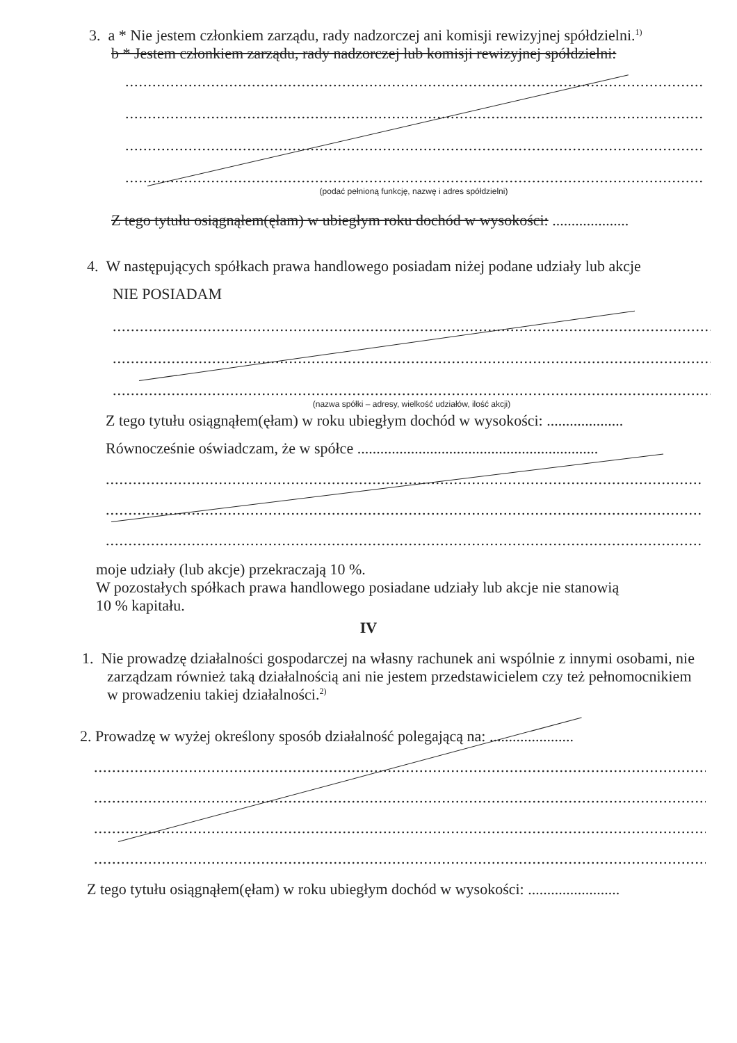3. a * Nie jestem członkiem zarządu, rady nadzorczej ani komisji rewizyjnej spółdzielni.<sup>1)</sup>
b * Jestem członkiem zarządu, rady nadzorczej lub komisji rewizyjnej spółdzielni:
.....................................................................................................................................................
.....................................................................................................................................................
.....................................................................................................................................................
.....................................................................................................................................................
(podać pełnioną funkcję, nazwę i adres spółdzielni)
Z tego tytułu osiągnąłem(ęłam) w ubiegłym roku dochód w wysokości: ....................
4. W następujących spółkach prawa handlowego posiadam niżej podane udziały lub akcje
NIE POSIADAM
..........................................................................................................................................................
..........................................................................................................................................................
..........................................................................................................................................................
(nazwa spółki – adresy, wielkość udziałów, ilość akcji)
Z tego tytułu osiągnąłem(ęłam) w roku ubiegłym dochód w wysokości: ....................
Równocześnie oświadczam, że w spółce ...............................................................
..........................................................................................................................................................
..........................................................................................................................................................
..........................................................................................................................................................
moje udziały (lub akcje) przekraczają 10 %.
W pozostałych spółkach prawa handlowego posiadane udziały lub akcje nie stanowią
10 % kapitału.
IV
1. Nie prowadzę działalności gospodarczej na własny rachunek ani wspólnie z innymi osobami, nie zarządzam również taką działalnością ani nie jestem przedstawicielem czy też pełnomocnikiem w prowadzeniu takiej działalności.<sup>2)</sup>
2. Prowadzę w wyżej określony sposób działalność polegającą na: ......................
...............................................................................................................................................................
...............................................................................................................................................................
...............................................................................................................................................................
...............................................................................................................................................................
Z tego tytułu osiągnąłem(ęłam) w roku ubiegłym dochód w wysokości: ........................